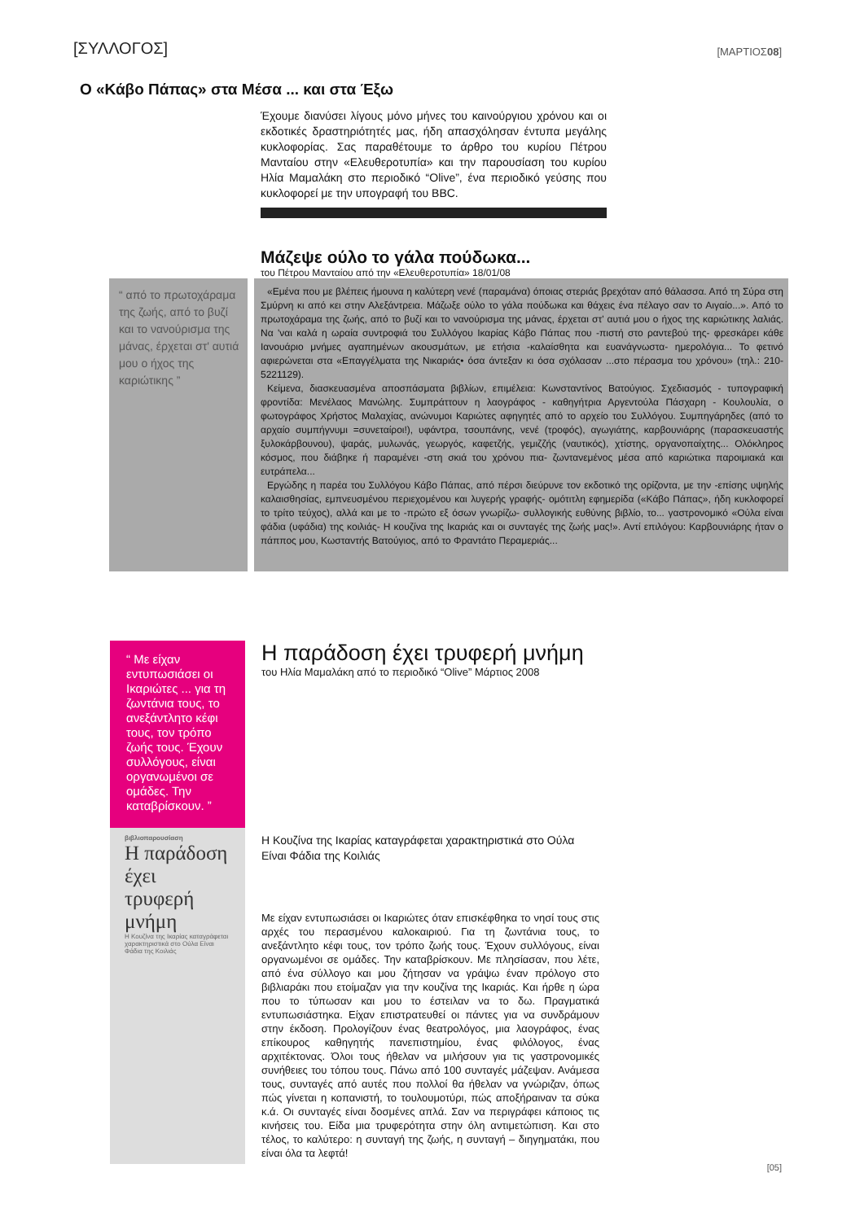[ΣΥΛΛΟΓΟΣ] [ΜΑΡΤΙΟΣ08]
Ο «Κάβο Πάπας» στα Μέσα ... και στα Έξω
Έχουμε διανύσει λίγους μόνο μήνες του καινούργιου χρόνου και οι εκδοτικές δραστηριότητές μας, ήδη απασχόλησαν έντυπα μεγάλης κυκλοφορίας. Σας παραθέτουμε το άρθρο του κυρίου Πέτρου Μανταίου στην «Ελευθεροτυπία» και την παρουσίαση του κυρίου Ηλία Μαμαλάκη στο περιοδικό “Olive”, ένα περιοδικό γεύσης που κυκλοφορεί με την υπογραφή του BBC.
Μάζεψε ούλο το γάλα πούδωκα...
του Πέτρου Μανταίου από την «Ελευθεροτυπία» 18/01/08
“ από το πρωτοχάραμα της ζωής, από το βυζί και το νανούρισμα της μάνας, έρχεται στ' αυτιά μου ο ήχος της καριώτικης ”
«Εμένα που με βλέπεις ήμουνα η καλύτερη νενέ (παραμάνα) όποιας στεριάς βρεχόταν από θάλασσα. Από τη Σύρα στη Σμύρνη κι από κει στην Αλεξάντρεια. Μάζωξε ούλο το γάλα πούδωκα και θάχεις ένα πέλαγο σαν το Αιγαίο...». Από το πρωτοχάραμα της ζωής, από το βυζί και το νανούρισμα της μάνας, έρχεται στ' αυτιά μου ο ήχος της καριώτικης λαλιάς. Να 'ναι καλά η ωραία συντροφιά του Συλλόγου Ικαρίας Κάβο Πάπας που -πιστή στο ραντεβού της- φρεσκάρει κάθε Ιανουάριο μνήμες αγαπημένων ακουσμάτων, με ετήσια -καλαίσθητα και ευανάγνωστα- ημερολόγια... Το φετινό αφιερώνεται στα «Επαγγέλματα της Νικαριάς• όσα άντεξαν κι όσα σχόλασαν ...στο πέρασμα του χρόνου» (τηλ.: 210-5221129).
Κείμενα, διασκευασμένα αποσπάσματα βιβλίων, επιμέλεια: Κωνσταντίνος Βατούγιος. Σχεδιασμός - τυπογραφική φροντίδα: Μενέλαος Μανώλης. Συμπράττουν η λαογράφος - καθηγήτρια Αργεντούλα Πάσχαρη - Κουλουλία, ο φωτογράφος Χρήστος Μαλαχίας, ανώνυμοι Καριώτες αφηγητές από το αρχείο του Συλλόγου. Συμπηγάρηδες (από το αρχαίο συμπήγνυμι =συνεταίροι!), υφάντρα, τσουπάνης, νενέ (τροφός), αγωγιάτης, καρβουνιάρης (παρασκευαστής ξυλοκάρβουνου), ψαράς, μυλωνάς, γεωργός, καφετζής, γεμιζζής (ναυτικός), χτίστης, οργανοπαίχτης... Ολόκληρος κόσμος, που διάβηκε ή παραμένει -στη σκιά του χρόνου πια- ζωντανεμένος μέσα από καριώτικα παροιμιακά και ευτράπελα...
Εργώδης η παρέα του Συλλόγου Κάβο Πάπας, από πέρσι διεύρυνε τον εκδοτικό της ορίζοντα, με την -επίσης υψηλής καλαισθησίας, εμπνευσμένου περιεχομένου και λυγερής γραφής- ομότιτλη εφημερίδα («Κάβο Πάπας», ήδη κυκλοφορεί το τρίτο τεύχος), αλλά και με το -πρώτο εξ όσων γνωρίζω- συλλογικής ευθύνης βιβλίο, το... γαστρονομικό «Ούλα είναι φάδια (υφάδια) της κοιλιάς- Η κουζίνα της Ικαριάς και οι συνταγές της ζωής μας!». Αντί επιλόγου: Καρβουνιάρης ήταν ο πάππος μου, Κωσταντής Βατούγιος, από το Φραντάτο Περαμεριάς...
“ Με είχαν εντυπωσιάσει οι Ικαριώτες ... για τη ζωντάνια τους, το ανεξάντλητο κέφι τους, τον τρόπο ζωής τους. Έχουν συλλόγους, είναι οργανωμένοι σε ομάδες. Την καταβρίσκουν. ”
βιβλιοπαρουσίαση
Η παράδοση έχει τρυφερή μνήμη
Η Κουζίνα της Ικαρίας καταγράφεται χαρακτηριστικά στο Ούλα Είναι Φάδια της Κοιλιάς
Η παράδοση έχει τρυφερή μνήμη
του Ηλία Μαμαλάκη από το περιοδικό “Olive” Μάρτιος 2008
Η Κουζίνα της Ικαρίας καταγράφεται χαρακτηριστικά στο Ούλα Είναι Φάδια της Κοιλιάς
Με είχαν εντυπωσιάσει οι Ικαριώτες όταν επισκέφθηκα το νησί τους στις αρχές του περασμένου καλοκαιριού. Για τη ζωντάνια τους, το ανεξάντλητο κέφι τους, τον τρόπο ζωής τους. Έχουν συλλόγους, είναι οργανωμένοι σε ομάδες. Την καταβρίσκουν. Με πλησίασαν, που λέτε, από ένα σύλλογο και μου ζήτησαν να γράψω έναν πρόλογο στο βιβλιαράκι που ετοίμαζαν για την κουζίνα της Ικαριάς. Και ήρθε η ώρα που το τύπωσαν και μου το έστειλαν να το δω. Πραγματικά εντυπωσιάστηκα. Είχαν επιστρατευθεί οι πάντες για να συνδράμουν στην έκδοση. Προλογίζουν ένας θεατρολόγος, μια λαογράφος, ένας επίκουρος καθηγητής πανεπιστημίου, ένας φιλόλογος, ένας αρχιτέκτονας. Όλοι τους ήθελαν να μιλήσουν για τις γαστρονομικές συνήθειες του τόπου τους. Πάνω από 100 συνταγές μάζεψαν. Ανάμεσα τους, συνταγές από αυτές που πολλοί θα ήθελαν να γνώριζαν, όπως πώς γίνεται η κοπανιστή, το τουλουμοτύρι, πώς αποξήραιναν τα σύκα κ.ά. Οι συνταγές είναι δοσμένες απλά. Σαν να περιγράφει κάποιος τις κινήσεις του. Είδα μια τρυφερότητα στην όλη αντιμετώπιση. Και στο τέλος, το καλύτερο: η συνταγή της ζωής, η συνταγή – διηγηματάκι, που είναι όλα τα λεφτά!
[05]